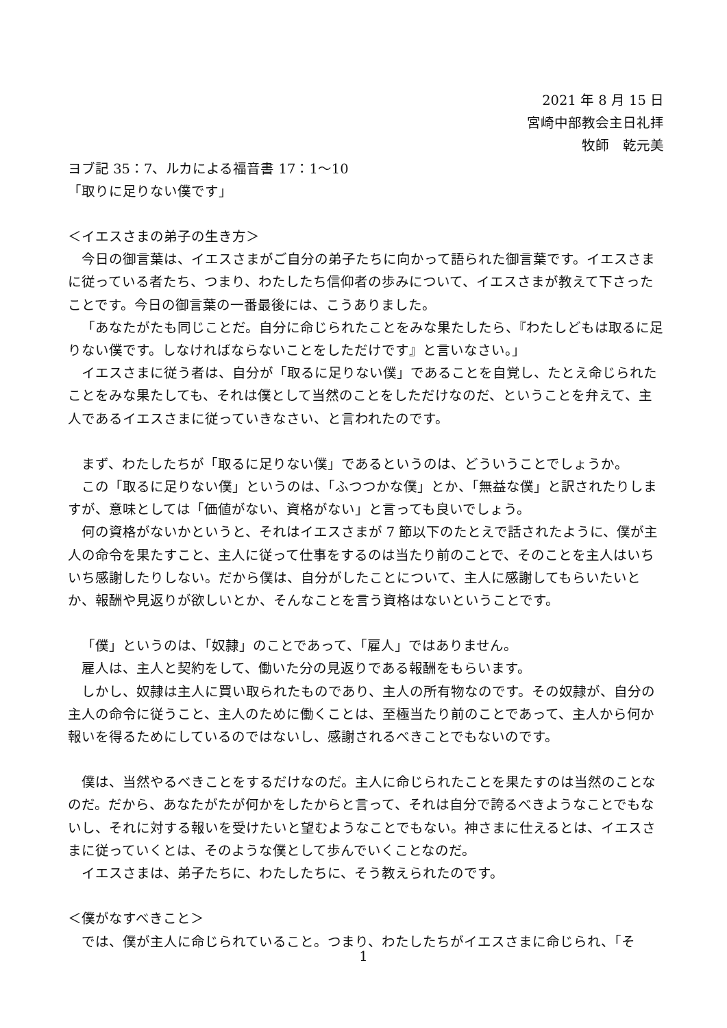2021 年 8 月 15 日
宮崎中部教会主日礼拝
牧師　乾元美
ヨブ記 35：7、ルカによる福音書 17：1～10
「取りに足りない僕です」
＜イエスさまの弟子の生き方＞
今日の御言葉は、イエスさまがご自分の弟子たちに向かって語られた御言葉です。イエスさまに従っている者たち、つまり、わたしたち信仰者の歩みについて、イエスさまが教えて下さったことです。今日の御言葉の一番最後には、こうありました。
「あなたがたも同じことだ。自分に命じられたことをみな果たしたら、『わたしどもは取るに足りない僕です。しなければならないことをしただけです』と言いなさい。」
イエスさまに従う者は、自分が「取るに足りない僕」であることを自覚し、たとえ命じられたことをみな果たしても、それは僕として当然のことをしただけなのだ、ということを弁えて、主人であるイエスさまに従っていきなさい、と言われたのです。
まず、わたしたちが「取るに足りない僕」であるというのは、どういうことでしょうか。
この「取るに足りない僕」というのは、「ふつつかな僕」とか、「無益な僕」と訳されたりしますが、意味としては「価値がない、資格がない」と言っても良いでしょう。
何の資格がないかというと、それはイエスさまが 7 節以下のたとえで話されたように、僕が主人の命令を果たすこと、主人に従って仕事をするのは当たり前のことで、そのことを主人はいちいち感謝したりしない。だから僕は、自分がしたことについて、主人に感謝してもらいたいとか、報酬や見返りが欲しいとか、そんなことを言う資格はないということです。
「僕」というのは、「奴隷」のことであって、「雇人」ではありません。
雇人は、主人と契約をして、働いた分の見返りである報酬をもらいます。
しかし、奴隷は主人に買い取られたものであり、主人の所有物なのです。その奴隷が、自分の主人の命令に従うこと、主人のために働くことは、至極当たり前のことであって、主人から何か報いを得るためにしているのではないし、感謝されるべきことでもないのです。
僕は、当然やるべきことをするだけなのだ。主人に命じられたことを果たすのは当然のことなのだ。だから、あなたがたが何かをしたからと言って、それは自分で誇るべきようなことでもないし、それに対する報いを受けたいと望むようなことでもない。神さまに仕えるとは、イエスさまに従っていくとは、そのような僕として歩んでいくことなのだ。
イエスさまは、弟子たちに、わたしたちに、そう教えられたのです。
＜僕がなすべきこと＞
では、僕が主人に命じられていること。つまり、わたしたちがイエスさまに命じられ、「そ
1